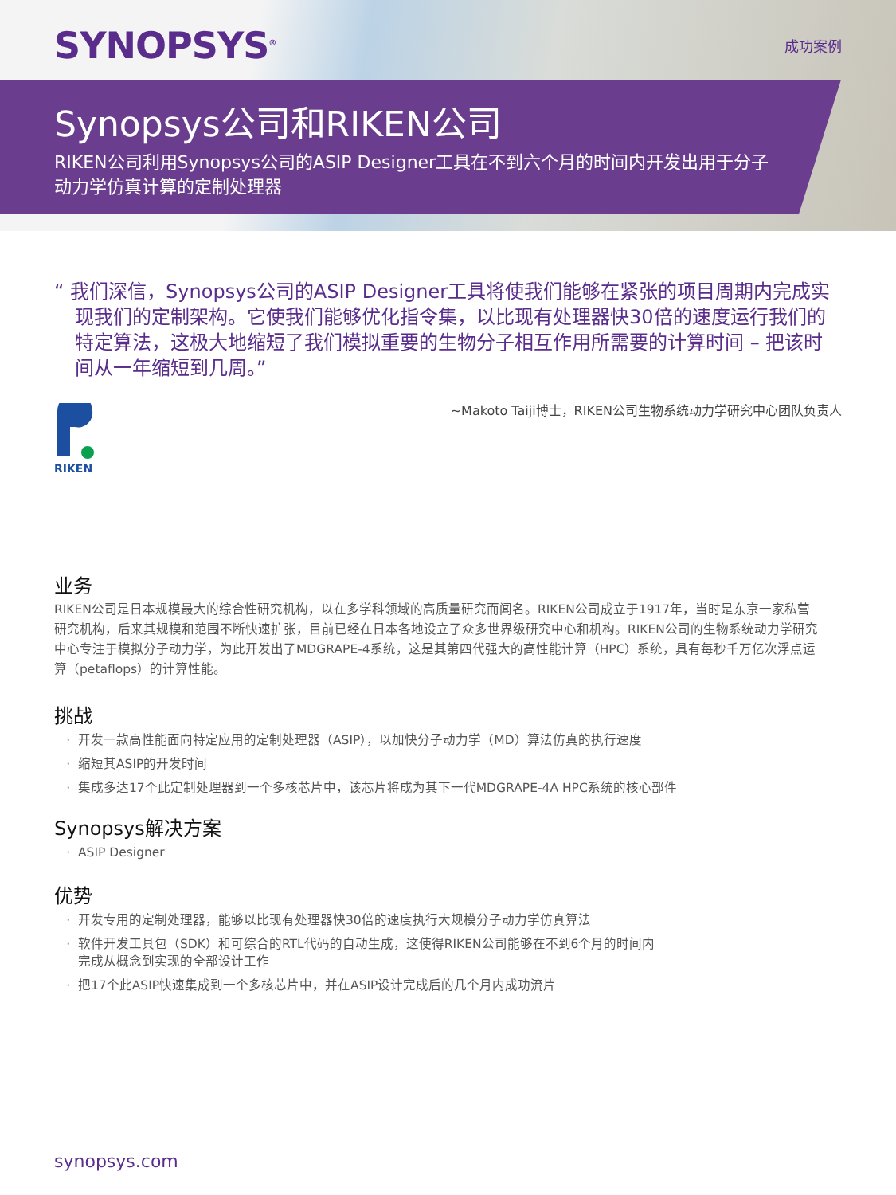SYNOPSYS<sup>®</sup>
成功案例
Synopsys公司和RIKEN公司
RIKEN公司利用Synopsys公司的ASIP Designer工具在不到六个月的时间内开发出用于分子动力学仿真计算的定制处理器
“ 我们深信，Synopsys公司的ASIP Designer工具将使我们能够在紧张的项目周期内完成实现我们的定制架构。它使我们能够优化指令集，以比现有处理器快30倍的速度运行我们的特定算法，这极大地缩短了我们模拟重要的生物分子相互作用所需要的计算时间 – 把该时间从一年缩短到几周。”
~Makoto Taiji博士，RIKEN公司生物系统动力学研究中心团队负责人
RIKEN
业务
RIKEN公司是日本规模最大的综合性研究机构，以在多学科领域的高质量研究而闻名。RIKEN公司成立于1917年，当时是东京一家私营研究机构，后来其规模和范围不断快速扩张，目前已经在日本各地设立了众多世界级研究中心和机构。RIKEN公司的生物系统动力学研究中心专注于模拟分子动力学，为此开发出了MDGRAPE-4系统，这是其第四代强大的高性能计算（HPC）系统，具有每秒千万亿次浮点运算（petaflops）的计算性能。
挑战
开发一款高性能面向特定应用的定制处理器（ASIP），以加快分子动力学（MD）算法仿真的执行速度
缩短其ASIP的开发时间
集成多达17个此定制处理器到一个多核芯片中，该芯片将成为其下一代MDGRAPE-4A HPC系统的核心部件
Synopsys解决方案
ASIP Designer
优势
开发专用的定制处理器，能够以比现有处理器快30倍的速度执行大规模分子动力学仿真算法
软件开发工具包（SDK）和可综合的RTL代码的自动生成，这使得RIKEN公司能够在不到6个月的时间内
完成从概念到实现的全部设计工作
把17个此ASIP快速集成到一个多核芯片中，并在ASIP设计完成后的几个月内成功流片
synopsys.com